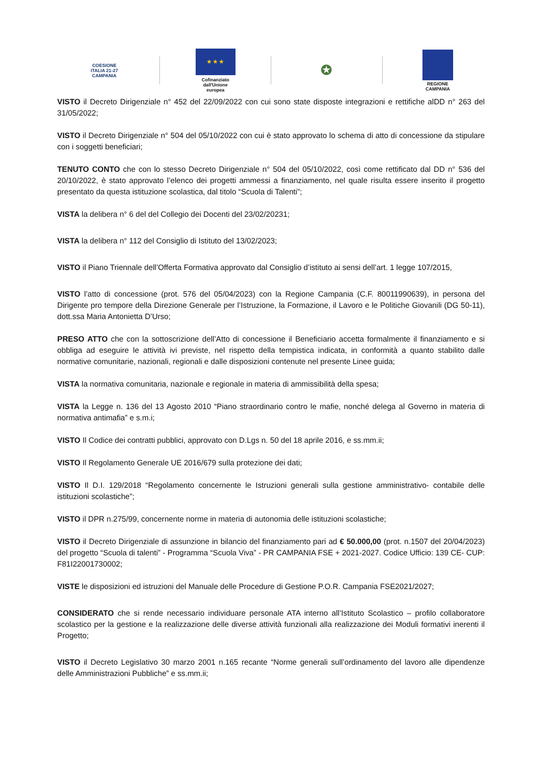COESIONE
ITALIA 21-27
CAMPANIA
★ ★ ★
Cofinanziato
dall'Unione europea
✪
REGIONE CAMPANIA
VISTO il Decreto Dirigenziale n° 452 del 22/09/2022 con cui sono state disposte integrazioni e rettifiche alDD n° 263 del 31/05/2022;
VISTO il Decreto Dirigenziale n° 504 del 05/10/2022 con cui è stato approvato lo schema di atto di concessione da stipulare con i soggetti beneficiari;
TENUTO CONTO che con lo stesso Decreto Dirigenziale n° 504 del 05/10/2022, così come rettificato dal DD n° 536 del 20/10/2022, è stato approvato l’elenco dei progetti ammessi a finanziamento, nel quale risulta essere inserito il progetto presentato da questa istituzione scolastica, dal titolo “Scuola di Talenti”;
VISTA la delibera n° 6 del del Collegio dei Docenti del 23/02/20231;
VISTA la delibera n° 112 del Consiglio di Istituto del 13/02/2023;
VISTO il Piano Triennale dell’Offerta Formativa approvato dal Consiglio d’istituto ai sensi dell’art. 1 legge 107/2015,
VISTO l’atto di concessione (prot. 576 del 05/04/2023) con la Regione Campania (C.F. 80011990639), in persona del Dirigente pro tempore della Direzione Generale per l’Istruzione, la Formazione, il Lavoro e le Politiche Giovanili (DG 50-11), dott.ssa Maria Antonietta D’Urso;
PRESO ATTO che con la sottoscrizione dell’Atto di concessione il Beneficiario accetta formalmente il finanziamento e si obbliga ad eseguire le attività ivi previste, nel rispetto della tempistica indicata, in conformità a quanto stabilito dalle normative comunitarie, nazionali, regionali e dalle disposizioni contenute nel presente Linee guida;
VISTA la normativa comunitaria, nazionale e regionale in materia di ammissibilità della spesa;
VISTA la Legge n. 136 del 13 Agosto 2010 “Piano straordinario contro le mafie, nonché delega al Governo in materia di normativa antimafia” e s.m.i;
VISTO Il Codice dei contratti pubblici, approvato con D.Lgs n. 50 del 18 aprile 2016, e ss.mm.ii;
VISTO Il Regolamento Generale UE 2016/679 sulla protezione dei dati;
VISTO Il D.I. 129/2018 “Regolamento concernente le Istruzioni generali sulla gestione amministrativo- contabile delle istituzioni scolastiche”;
VISTO il DPR n.275/99, concernente norme in materia di autonomia delle istituzioni scolastiche;
VISTO il Decreto Dirigenziale di assunzione in bilancio del finanziamento pari ad € 50.000,00 (prot. n.1507 del 20/04/2023) del progetto “Scuola di talenti” - Programma “Scuola Viva” - PR CAMPANIA FSE + 2021-2027. Codice Ufficio: 139 CE- CUP: F81I22001730002;
VISTE le disposizioni ed istruzioni del Manuale delle Procedure di Gestione P.O.R. Campania FSE2021/2027;
CONSIDERATO che si rende necessario individuare personale ATA interno all’Istituto Scolastico – profilo collaboratore scolastico per la gestione e la realizzazione delle diverse attività funzionali alla realizzazione dei Moduli formativi inerenti il Progetto;
VISTO il Decreto Legislativo 30 marzo 2001 n.165 recante “Norme generali sull’ordinamento del lavoro alle dipendenze delle Amministrazioni Pubbliche” e ss.mm.ii;